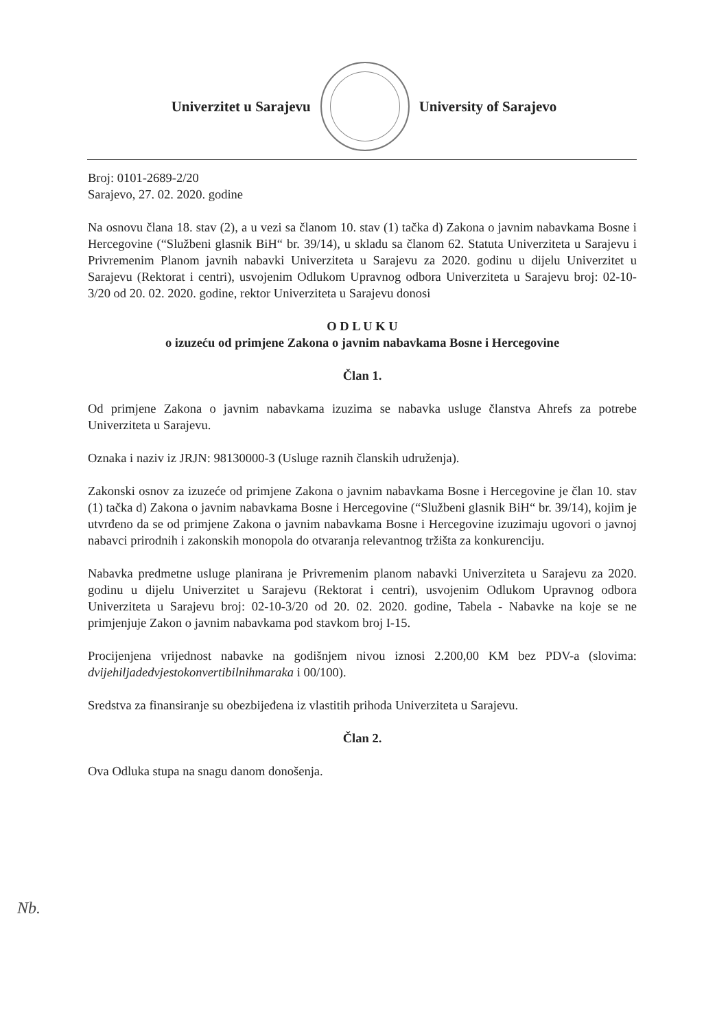Univerzitet u Sarajevu University of Sarajevo
Broj: 0101-2689-2/20
Sarajevo, 27. 02. 2020. godine
Na osnovu člana 18. stav (2), a u vezi sa članom 10. stav (1) tačka d) Zakona o javnim nabavkama Bosne i Hercegovine (“Službeni glasnik BiH“ br. 39/14), u skladu sa članom 62. Statuta Univerziteta u Sarajevu i Privremenim Planom javnih nabavki Univerziteta u Sarajevu za 2020. godinu u dijelu Univerzitet u Sarajevu (Rektorat i centri), usvojenim Odlukom Upravnog odbora Univerziteta u Sarajevu broj: 02-10-3/20 od 20. 02. 2020. godine, rektor Univerziteta u Sarajevu donosi
O D L U K U
o izuzeću od primjene Zakona o javnim nabavkama Bosne i Hercegovine
Član 1.
Od primjene Zakona o javnim nabavkama izuzima se nabavka usluge članstva Ahrefs za potrebe Univerziteta u Sarajevu.
Oznaka i naziv iz JRJN: 98130000-3 (Usluge raznih članskih udruženja).
Zakonski osnov za izuzeće od primjene Zakona o javnim nabavkama Bosne i Hercegovine je član 10. stav (1) tačka d) Zakona o javnim nabavkama Bosne i Hercegovine (“Službeni glasnik BiH“ br. 39/14), kojim je utvrđeno da se od primjene Zakona o javnim nabavkama Bosne i Hercegovine izuzimaju ugovori o javnoj nabavci prirodnih i zakonskih monopola do otvaranja relevantnog tržišta za konkurenciju.
Nabavka predmetne usluge planirana je Privremenim planom nabavki Univerziteta u Sarajevu za 2020. godinu u dijelu Univerzitet u Sarajevu (Rektorat i centri), usvojenim Odlukom Upravnog odbora Univerziteta u Sarajevu broj: 02-10-3/20 od 20. 02. 2020. godine, Tabela - Nabavke na koje se ne primjenjuje Zakon o javnim nabavkama pod stavkom broj I-15.
Procijenjena vrijednost nabavke na godišnjem nivou iznosi 2.200,00 KM bez PDV-a (slovima: dvijehiljadedvjestokonvertibilnihmaraka i 00/100).
Sredstva za finansiranje su obezbijeđena iz vlastitih prihoda Univerziteta u Sarajevu.
Član 2.
Ova Odluka stupa na snagu danom donošenja.
Nb.